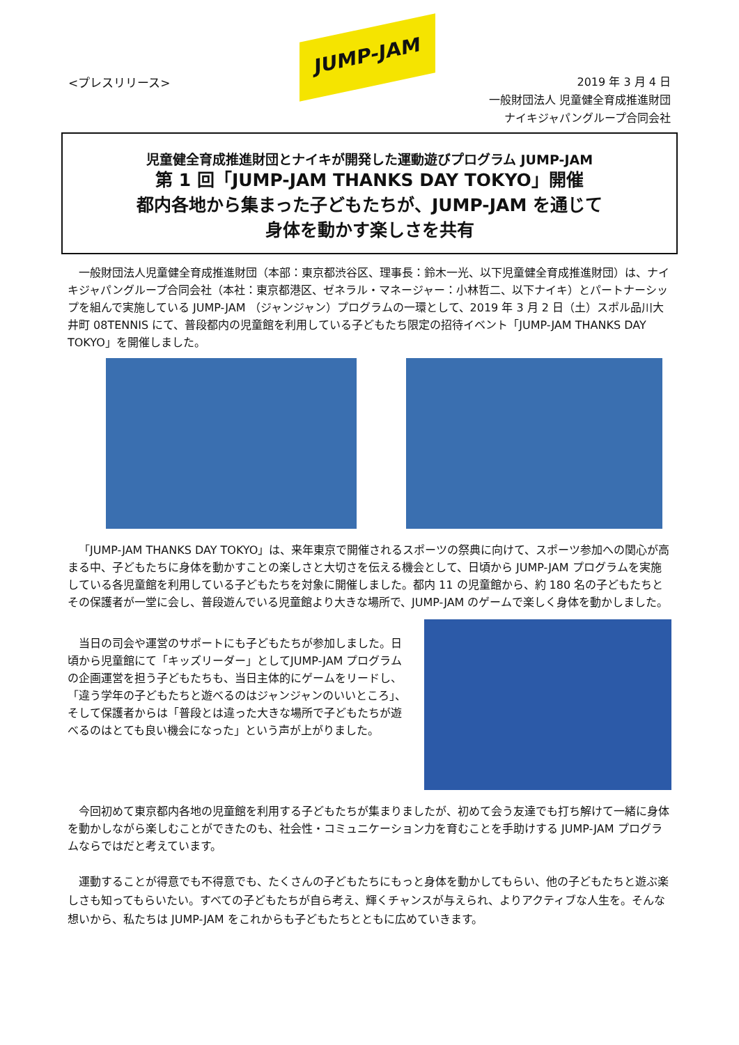<プレスリリース>
JUMP-JAM
2019 年 3 月 4 日
一般財団法人 児童健全育成推進財団
ナイキジャパングループ合同会社
児童健全育成推進財団とナイキが開発した運動遊びプログラム JUMP-JAM
第 1 回「JUMP-JAM THANKS DAY TOKYO」開催
都内各地から集まった子どもたちが、JUMP-JAM を通じて
身体を動かす楽しさを共有
一般財団法人児童健全育成推進財団（本部：東京都渋谷区、理事長：鈴木一光、以下児童健全育成推進財団）は、ナイキジャパングループ合同会社（本社：東京都港区、ゼネラル・マネージャー：小林哲二、以下ナイキ）とパートナーシップを組んで実施している JUMP-JAM （ジャンジャン）プログラムの一環として、2019 年 3 月 2 日（土）スポル品川大井町 08TENNIS にて、普段都内の児童館を利用している子どもたち限定の招待イベント「JUMP-JAM THANKS DAY TOKYO」を開催しました。
「JUMP-JAM THANKS DAY TOKYO」は、来年東京で開催されるスポーツの祭典に向けて、スポーツ参加への関心が高まる中、子どもたちに身体を動かすことの楽しさと大切さを伝える機会として、日頃から JUMP-JAM プログラムを実施している各児童館を利用している子どもたちを対象に開催しました。都内 11 の児童館から、約 180 名の子どもたちとその保護者が一堂に会し、普段遊んでいる児童館より大きな場所で、JUMP-JAM のゲームで楽しく身体を動かしました。
当日の司会や運営のサポートにも子どもたちが参加しました。日頃から児童館にて「キッズリーダー」としてJUMP-JAM プログラムの企画運営を担う子どもたちも、当日主体的にゲームをリードし、「違う学年の子どもたちと遊べるのはジャンジャンのいいところ」、そして保護者からは「普段とは違った大きな場所で子どもたちが遊べるのはとても良い機会になった」という声が上がりました。
今回初めて東京都内各地の児童館を利用する子どもたちが集まりましたが、初めて会う友達でも打ち解けて一緒に身体を動かしながら楽しむことができたのも、社会性・コミュニケーション力を育むことを手助けする JUMP-JAM プログラムならではだと考えています。
運動することが得意でも不得意でも、たくさんの子どもたちにもっと身体を動かしてもらい、他の子どもたちと遊ぶ楽しさも知ってもらいたい。すべての子どもたちが自ら考え、輝くチャンスが与えられ、よりアクティブな人生を。そんな想いから、私たちは JUMP-JAM をこれからも子どもたちとともに広めていきます。